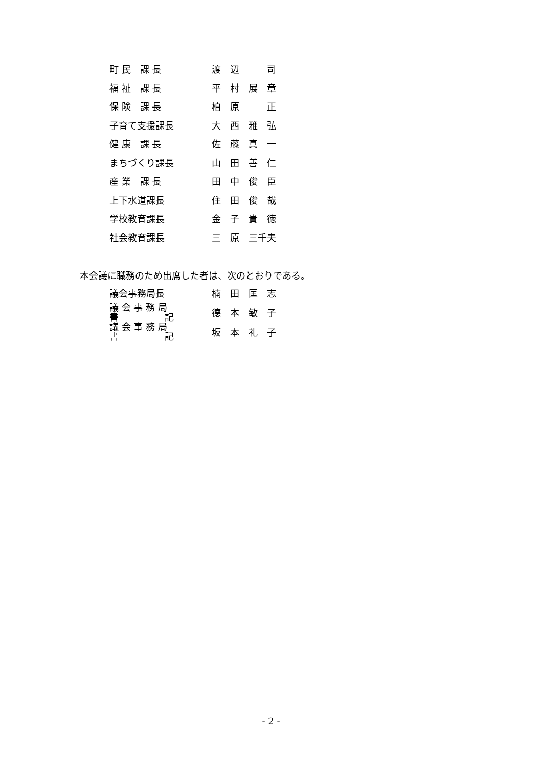| 町 民 課 長 | 渡 辺 司 |
| 福 祉 課 長 | 平 村 展 章 |
| 保 険 課 長 | 柏 原 正 |
| 子育て支援課長 | 大 西 雅 弘 |
| 健 康 課 長 | 佐 藤 真 一 |
| まちづくり課長 | 山 田 善 仁 |
| 産 業 課 長 | 田 中 俊 臣 |
| 上下水道課長 | 住 田 俊 哉 |
| 学校教育課長 | 金 子 貴 徳 |
| 社会教育課長 | 三 原 三千夫 |
本会議に職務のため出席した者は、次のとおりである。
| 議会事務局長 | 楠 田 匡 志 |
| 議 会 事 務 局 書 記 | 德 本 敏 子 |
| 議 会 事 務 局 書 記 | 坂 本 礼 子 |
- 2 -